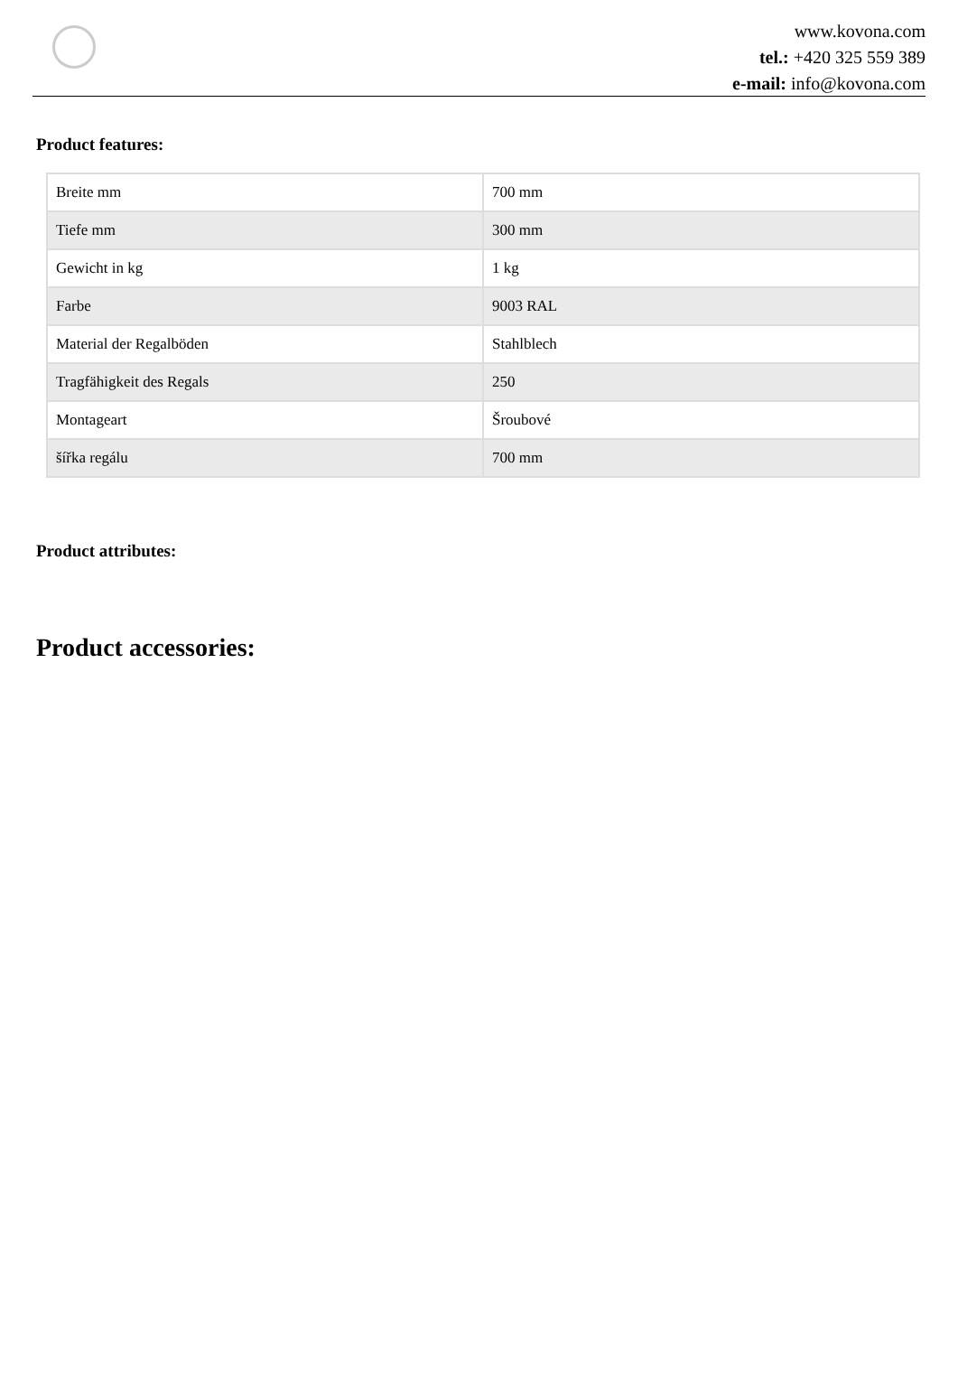www.kovona.com
tel.: +420 325 559 389
e-mail: info@kovona.com
Product features:
| Breite mm | 700 mm |
| Tiefe mm | 300 mm |
| Gewicht in kg | 1 kg |
| Farbe | 9003 RAL |
| Material der Regalböden | Stahlblech |
| Tragfähigkeit des Regals | 250 |
| Montageart | Šroubové |
| šířka regálu | 700 mm |
Product attributes:
Product accessories: